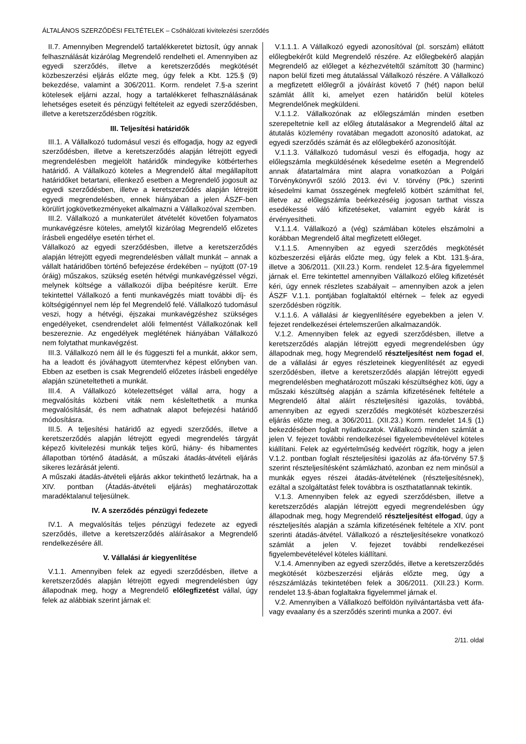ÁLTALÁNOS SZERZŐDÉSI FELTÉTELEK – Csőhálózati kivitelezési szerződés
II.7. Amennyiben Megrendelő tartalékkeretet biztosít, úgy annak felhasználását kizárólag Megrendelő rendelheti el. Amennyiben az egyedi szerződés, illetve a keretszerződés megkötését közbeszerzési eljárás előzte meg, úgy felek a Kbt. 125.§ (9) bekezdése, valamint a 306/2011. Korm. rendelet 7.§-a szerint kötelesek eljárni azzal, hogy a tartalékkeret felhasználásának lehetséges eseteit és pénzügyi feltételeit az egyedi szerződésben, illetve a keretszerződésben rögzítik.
III. Teljesítési határidők
III.1. A Vállalkozó tudomásul veszi és elfogadja, hogy az egyedi szerződésben, illetve a keretszerződés alapján létrejött egyedi megrendelésben megjelölt határidők mindegyike kötbérterhes határidő. A Vállalkozó köteles a Megrendelő által megállapított határidőket betartani, ellenkező esetben a Megrendelő jogosult az egyedi szerződésben, illetve a keretszerződés alapján létrejött egyedi megrendelésben, ennek hiányában a jelen ÁSZF-ben körülírt jogkövetkezményeket alkalmazni a Vállalkozóval szemben.
III.2. Vállalkozó a munkaterület átvételét követően folyamatos munkavégzésre köteles, amelytől kizárólag Megrendelő előzetes írásbeli engedélye esetén térhet el.
Vállalkozó az egyedi szerződésben, illetve a keretszerződés alapján létrejött egyedi megrendelésben vállalt munkát – annak a vállalt határidőben történő befejezése érdekében – nyújtott (07-19 óráig) műszakos, szükség esetén hétvégi munkavégzéssel végzi, melynek költsége a vállalkozói díjba beépítésre került. Erre tekintettel Vállalkozó a fenti munkavégzés miatt további díj- és költségigénnyel nem lép fel Megrendelő felé. Vállalkozó tudomásul veszi, hogy a hétvégi, éjszakai munkavégzéshez szükséges engedélyeket, csendrendelet alóli felmentést Vállalkozónak kell beszereznie. Az engedélyek meglétének hiányában Vállalkozó nem folytathat munkavégzést.
III.3. Vállalkozó nem áll le és függeszti fel a munkát, akkor sem, ha a leadott és jóváhagyott ütemtervhez képest előnyben van. Ebben az esetben is csak Megrendelő előzetes írásbeli engedélye alapján szüneteltetheti a munkát.
III.4. A Vállalkozó kötelezettséget vállal arra, hogy a megvalósítás közbeni viták nem késleltethetik a munka megvalósítását, és nem adhatnak alapot befejezési határidő módosításra.
III.5. A teljesítési határidő az egyedi szerződés, illetve a keretszerződés alapján létrejött egyedi megrendelés tárgyát képező kivitelezési munkák teljes körű, hiány- és hibamentes állapotban történő átadását, a műszaki átadás-átvételi eljárás sikeres lezárását jelenti.
A műszaki átadás-átvételi eljárás akkor tekinthető lezártnak, ha a XIV. pontban (Átadás-átvételi eljárás) meghatározottak maradéktalanul teljesülnek.
IV. A szerződés pénzügyi fedezete
IV.1. A megvalósítás teljes pénzügyi fedezete az egyedi szerződés, illetve a keretszerződés aláírásakor a Megrendelő rendelkezésére áll.
V. Vállalási ár kiegyenlítése
V.1.1. Amennyiben felek az egyedi szerződésben, illetve a keretszerződés alapján létrejött egyedi megrendelésben úgy állapodnak meg, hogy a Megrendelő előlegfizetést vállal, úgy felek az alábbiak szerint járnak el:
V.1.1.1. A Vállalkozó egyedi azonosítóval (pl. sorszám) ellátott előlegbekérőt küld Megrendelő részére. Az előlegbekérő alapján Megrendelő az előleget a kézhezvételtől számított 30 (harminc) napon belül fizeti meg átutalással Vállalkozó részére. A Vállalkozó a megfizetett előlegről a jóváírást követő 7 (hét) napon belül számlát állít ki, amelyet ezen határidőn belül köteles Megrendelőnek megküldeni.
V.1.1.2. Vállalkozónak az előlegszámlán minden esetben szerepeltetnie kell az előleg átutalásakor a Megrendelő által az átutalás közlemény rovatában megadott azonosító adatokat, az egyedi szerződés számát és az előlegbekérő azonosítóját.
V.1.1.3. Vállalkozó tudomásul veszi és elfogadja, hogy az előlegszámla megküldésének késedelme esetén a Megrendelő annak áfatartalmára mint alapra vonatkozóan a Polgári Törvénykönyvről szóló 2013. évi V. törvény (Ptk.) szerinti késedelmi kamat összegének megfelelő kötbért számíthat fel, illetve az előlegszámla beérkezéséig jogosan tarthat vissza esedékessé váló kifizetéseket, valamint egyéb kárát is érvényesítheti.
V.1.1.4. Vállalkozó a (vég) számlában köteles elszámolni a korábban Megrendelő által megfizetett előleget.
V.1.1.5. Amennyiben az egyedi szerződés megkötését közbeszerzési eljárás előzte meg, úgy felek a Kbt. 131.§-ára, illetve a 306/2011. (XII.23.) Korm. rendelet 12.§-ára figyelemmel járnak el. Erre tekintettel amennyiben Vállalkozó előleg kifizetését kéri, úgy ennek részletes szabályait – amennyiben azok a jelen ÁSZF V.1.1. pontjában foglaltaktól eltérnek – felek az egyedi szerződésben rögzítik.
V.1.1.6. A vállalási ár kiegyenlítésére egyebekben a jelen V. fejezet rendelkezései értelemszerűen alkalmazandók.
V.1.2. Amennyiben felek az egyedi szerződésben, illetve a keretszerződés alapján létrejött egyedi megrendelésben úgy állapodnak meg, hogy Megrendelő részteljesítést nem fogad el, de a vállalási ár egyes részleteinek kiegyenlítését az egyedi szerződésben, illetve a keretszerződés alapján létrejött egyedi megrendelésben meghatározott műszaki készültséghez köti, úgy a műszaki készültség alapján a számla kifizetésének feltétele a Megrendelő által aláírt részteljesítési igazolás, továbbá, amennyiben az egyedi szerződés megkötését közbeszerzési eljárás előzte meg, a 306/2011. (XII.23.) Korm. rendelet 14.§ (1) bekezdésében foglalt nyilatkozatok. Vállalkozó minden számlát a jelen V. fejezet további rendelkezései figyelembevételével köteles kiállítani. Felek az egyértelműség kedvéért rögzítik, hogy a jelen V.1.2. pontban foglalt részteljesítési igazolás az áfa-törvény 57.§ szerint részteljesítésként számlázható, azonban ez nem minősül a munkák egyes részei átadás-átvételének (részteljesítésnek), ezáltal a szolgáltatást felek továbbra is oszthatatlannak tekintik.
V.1.3. Amennyiben felek az egyedi szerződésben, illetve a keretszerződés alapján létrejött egyedi megrendelésben úgy állapodnak meg, hogy Megrendelő részteljesítést elfogad, úgy a részteljesítés alapján a számla kifizetésének feltétele a XIV. pont szerinti átadás-átvétel. Vállalkozó a részteljesítésekre vonatkozó számlát a jelen V. fejezet további rendelkezései figyelembevételével köteles kiállítani.
V.1.4. Amennyiben az egyedi szerződés, illetve a keretszerződés megkötését közbeszerzési eljárás előzte meg, úgy a részszámlázás tekintetében felek a 306/2011. (XII.23.) Korm. rendelet 13.§-ában foglaltakra figyelemmel járnak el.
V.2. Amennyiben a Vállalkozó belföldön nyilvántartásba vett áfa- vagy evaalany és a szerződés szerinti munka a 2007. évi
2/11. oldal